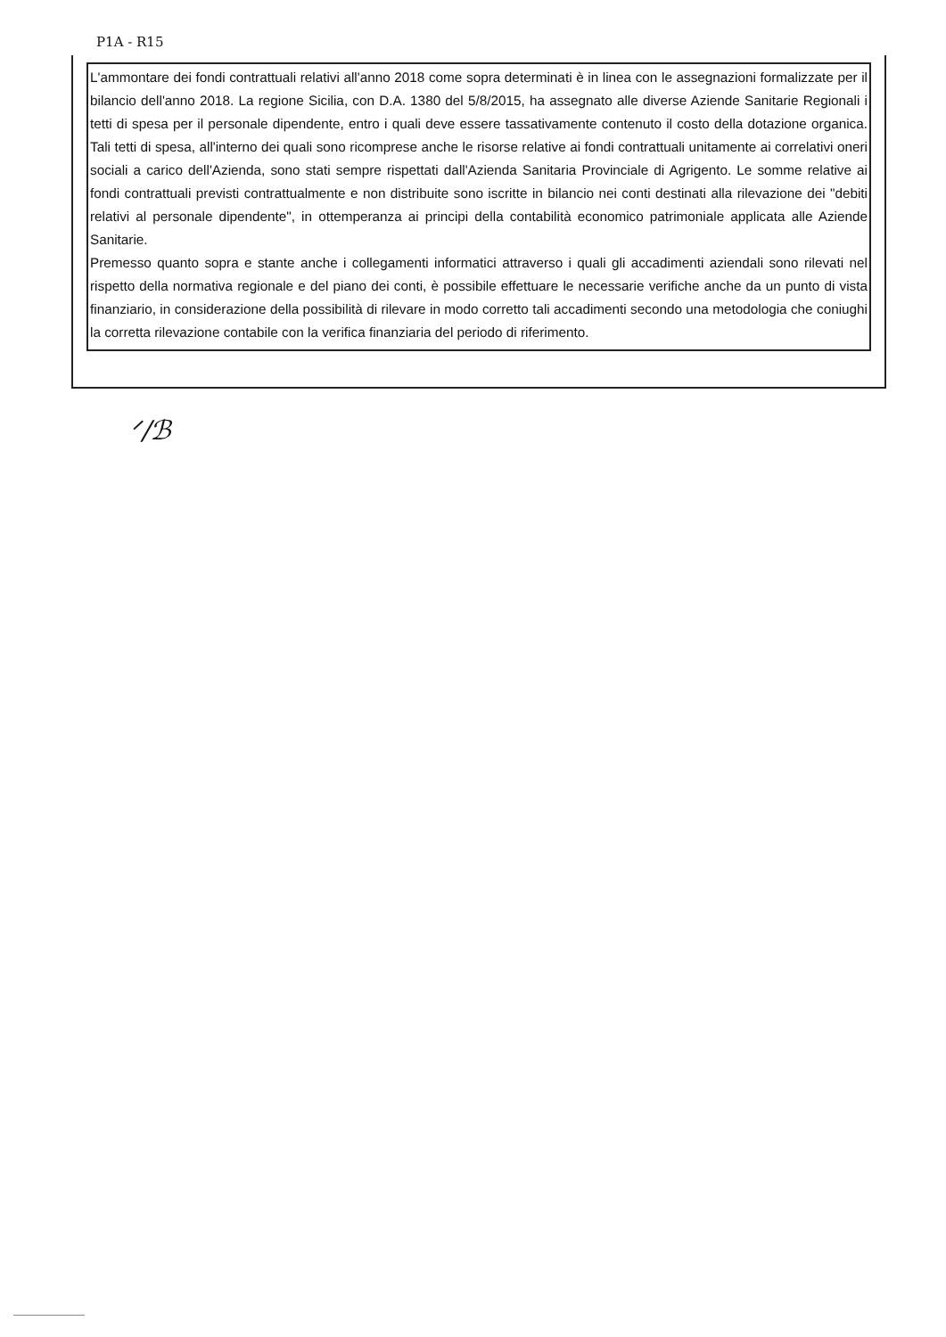P1A - R15
L'ammontare dei fondi contrattuali relativi all'anno 2018 come sopra determinati è in linea con le assegnazioni formalizzate per il bilancio dell'anno 2018. La regione Sicilia, con D.A. 1380 del 5/8/2015, ha assegnato alle diverse Aziende Sanitarie Regionali i tetti di spesa per il personale dipendente, entro i quali deve essere tassativamente contenuto il costo della dotazione organica. Tali tetti di spesa, all'interno dei quali sono ricomprese anche le risorse relative ai fondi contrattuali unitamente ai correlativi oneri sociali a carico dell'Azienda, sono stati sempre rispettati dall'Azienda Sanitaria Provinciale di Agrigento. Le somme relative ai fondi contrattuali previsti contrattualmente e non distribuite sono iscritte in bilancio nei conti destinati alla rilevazione dei "debiti relativi al personale dipendente", in ottemperanza ai principi della contabilità economico patrimoniale applicata alle Aziende Sanitarie.
Premesso quanto sopra e stante anche i collegamenti informatici attraverso i quali gli accadimenti aziendali sono rilevati nel rispetto della normativa regionale e del piano dei conti, è possibile effettuare le necessarie verifiche anche da un punto di vista finanziario, in considerazione della possibilità di rilevare in modo corretto tali accadimenti secondo una metodologia che coniughi la corretta rilevazione contabile con la verifica finanziaria del periodo di riferimento.
ᐟ/ℬ